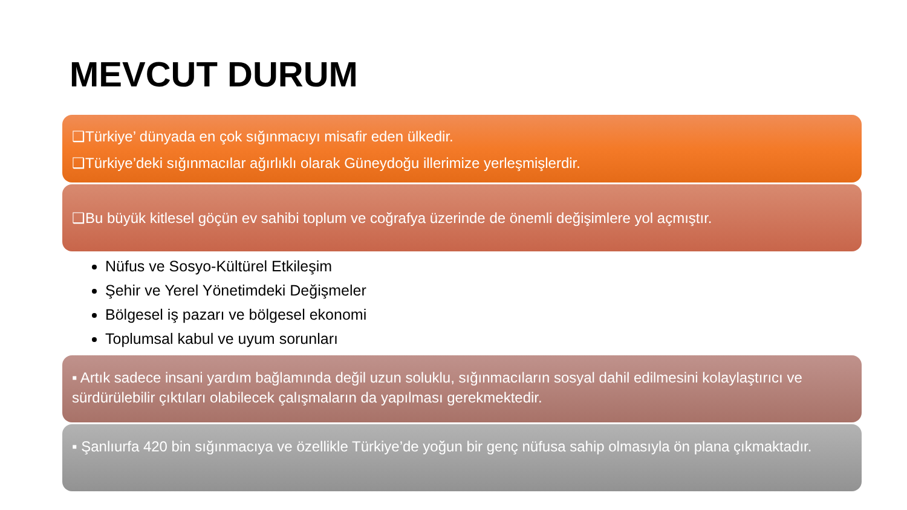MEVCUT DURUM
❑Türkiye’ dünyada en çok sığınmacıyı misafir eden ülkedir.
❑Türkiye’deki sığınmacılar ağırlıklı olarak Güneydoğu illerimize yerleşmişlerdir.
❑Bu büyük kitlesel göçün ev sahibi toplum ve coğrafya üzerinde de önemli değişimlere yol açmıştır.
Nüfus ve Sosyo-Kültürel Etkileşim
Şehir ve Yerel Yönetimdeki Değişmeler
Bölgesel iş pazarı ve bölgesel ekonomi
Toplumsal kabul ve uyum sorunları
▪ Artık sadece insani yardım bağlamında değil uzun soluklu, sığınmacıların sosyal dahil edilmesini kolaylaştırıcı ve sürdürülebilir çıktıları olabilecek çalışmaların da yapılması gerekmektedir.
▪ Şanlıurfa 420 bin sığınmacıya ve özellikle Türkiye’de yoğun bir genç nüfusa sahip olmasıyla ön plana çıkmaktadır.